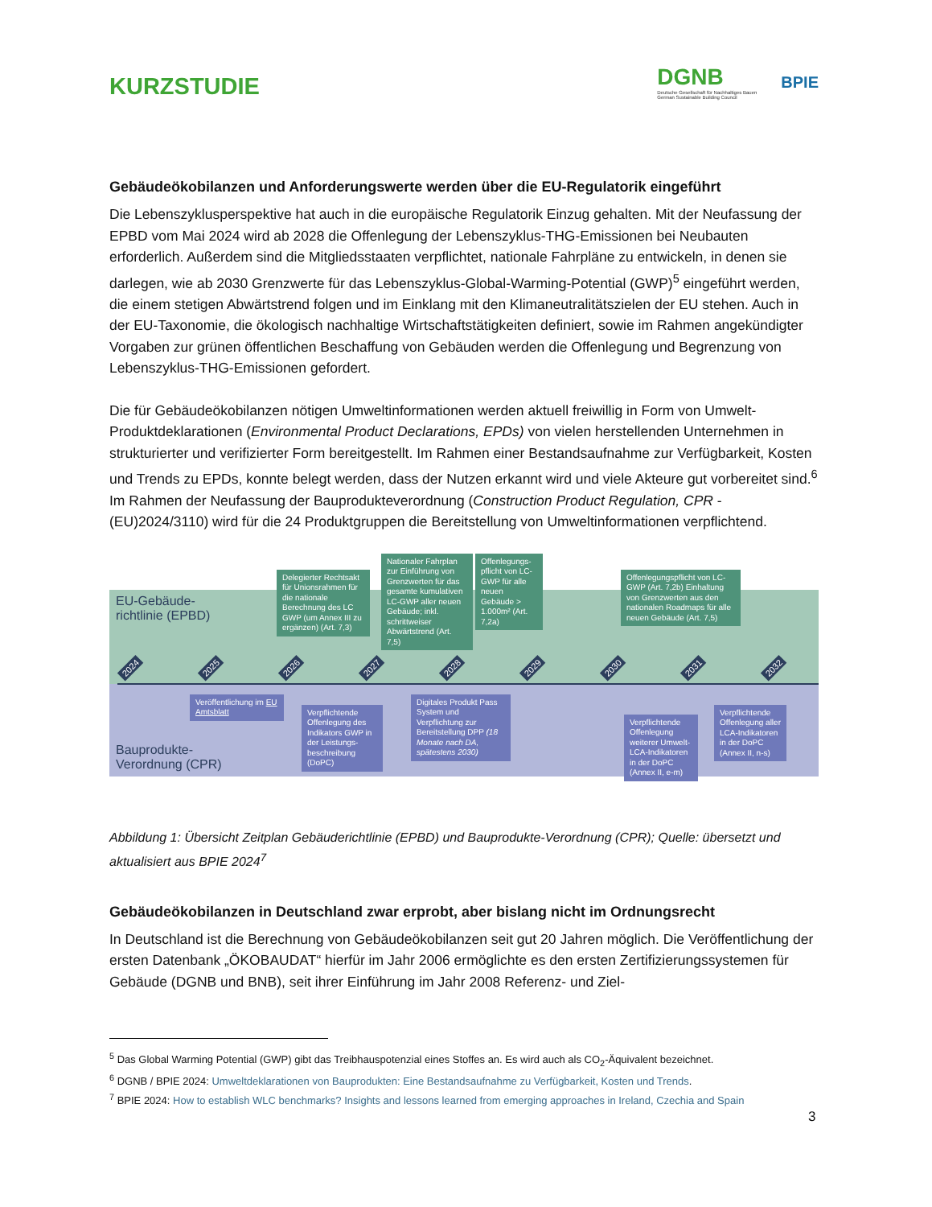KURZSTUDIE
DGNB
Deutsche Gesellschaft für Nachhaltiges Bauen
German Sustainable Building Council
BPIE
Gebäudeökobilanzen und Anforderungswerte werden über die EU-Regulatorik eingeführt
Die Lebenszyklusperspektive hat auch in die europäische Regulatorik Einzug gehalten. Mit der Neufassung der EPBD vom Mai 2024 wird ab 2028 die Offenlegung der Lebenszyklus-THG-Emissionen bei Neubauten erforderlich. Außerdem sind die Mitgliedsstaaten verpflichtet, nationale Fahrpläne zu entwickeln, in denen sie darlegen, wie ab 2030 Grenzwerte für das Lebenszyklus-Global-Warming-Potential (GWP)<sup>5</sup> eingeführt werden, die einem stetigen Abwärtstrend folgen und im Einklang mit den Klimaneutralitätszielen der EU stehen. Auch in der EU-Taxonomie, die ökologisch nachhaltige Wirtschaftstätigkeiten definiert, sowie im Rahmen angekündigter Vorgaben zur grünen öffentlichen Beschaffung von Gebäuden werden die Offenlegung und Begrenzung von Lebenszyklus-THG-Emissionen gefordert.
Die für Gebäudeökobilanzen nötigen Umweltinformationen werden aktuell freiwillig in Form von Umwelt-Produktdeklarationen (Environmental Product Declarations, EPDs) von vielen herstellenden Unternehmen in strukturierter und verifizierter Form bereitgestellt. Im Rahmen einer Bestandsaufnahme zur Verfügbarkeit, Kosten und Trends zu EPDs, konnte belegt werden, dass der Nutzen erkannt wird und viele Akteure gut vorbereitet sind.<sup>6</sup> Im Rahmen der Neufassung der Bauprodukteverordnung (Construction Product Regulation, CPR - (EU)2024/3110) wird für die 24 Produktgruppen die Bereitstellung von Umweltinformationen verpflichtend.
EU-Gebäude-
richtlinie (EPBD)
Bauprodukte-
Verordnung (CPR)
Delegierter Rechtsakt für Unionsrahmen für die nationale Berechnung des LC GWP (um Annex III zu ergänzen) (Art. 7,3)
Nationaler Fahrplan zur Einführung von Grenzwerten für das gesamte kumulativen LC-GWP aller neuen Gebäude; inkl. schrittweiser Abwärtstrend (Art. 7,5)
Offenlegungs-pflicht von LC-GWP für alle neuen Gebäude > 1.000m² (Art. 7,2a)
Offenlegungspflicht von LC-GWP (Art. 7,2b) Einhaltung von Grenzwerten aus den nationalen Roadmaps für alle neuen Gebäude (Art. 7,5)
2024 2025 2026 2027 2028 2029 2030 2031 2032
Veröffentlichung im EU Amtsblatt
Verpflichtende Offenlegung des Indikators GWP in der Leistungs-beschreibung (DoPC)
Digitales Produkt Pass System und Verpflichtung zur Bereitstellung DPP (18 Monate nach DA, spätestens 2030)
Verpflichtende Offenlegung weiterer Umwelt-LCA-Indikatoren in der DoPC (Annex II, e-m)
Verpflichtende Offenlegung aller LCA-Indikatoren in der DoPC (Annex II, n-s)
Abbildung 1: Übersicht Zeitplan Gebäuderichtlinie (EPBD) und Bauprodukte-Verordnung (CPR); Quelle: übersetzt und aktualisiert aus BPIE 2024<sup>7</sup>
Gebäudeökobilanzen in Deutschland zwar erprobt, aber bislang nicht im Ordnungsrecht
In Deutschland ist die Berechnung von Gebäudeökobilanzen seit gut 20 Jahren möglich. Die Veröffentlichung der ersten Datenbank „ÖKOBAUDAT“ hierfür im Jahr 2006 ermöglichte es den ersten Zertifizierungssystemen für Gebäude (DGNB und BNB), seit ihrer Einführung im Jahr 2008 Referenz- und Ziel-
<sup>5</sup> Das Global Warming Potential (GWP) gibt das Treibhauspotenzial eines Stoffes an. Es wird auch als CO<sub>2</sub>-Äquivalent bezeichnet.
<sup>6</sup> DGNB / BPIE 2024: Umweltdeklarationen von Bauprodukten: Eine Bestandsaufnahme zu Verfügbarkeit, Kosten und Trends.
<sup>7</sup> BPIE 2024: How to establish WLC benchmarks? Insights and lessons learned from emerging approaches in Ireland, Czechia and Spain
3